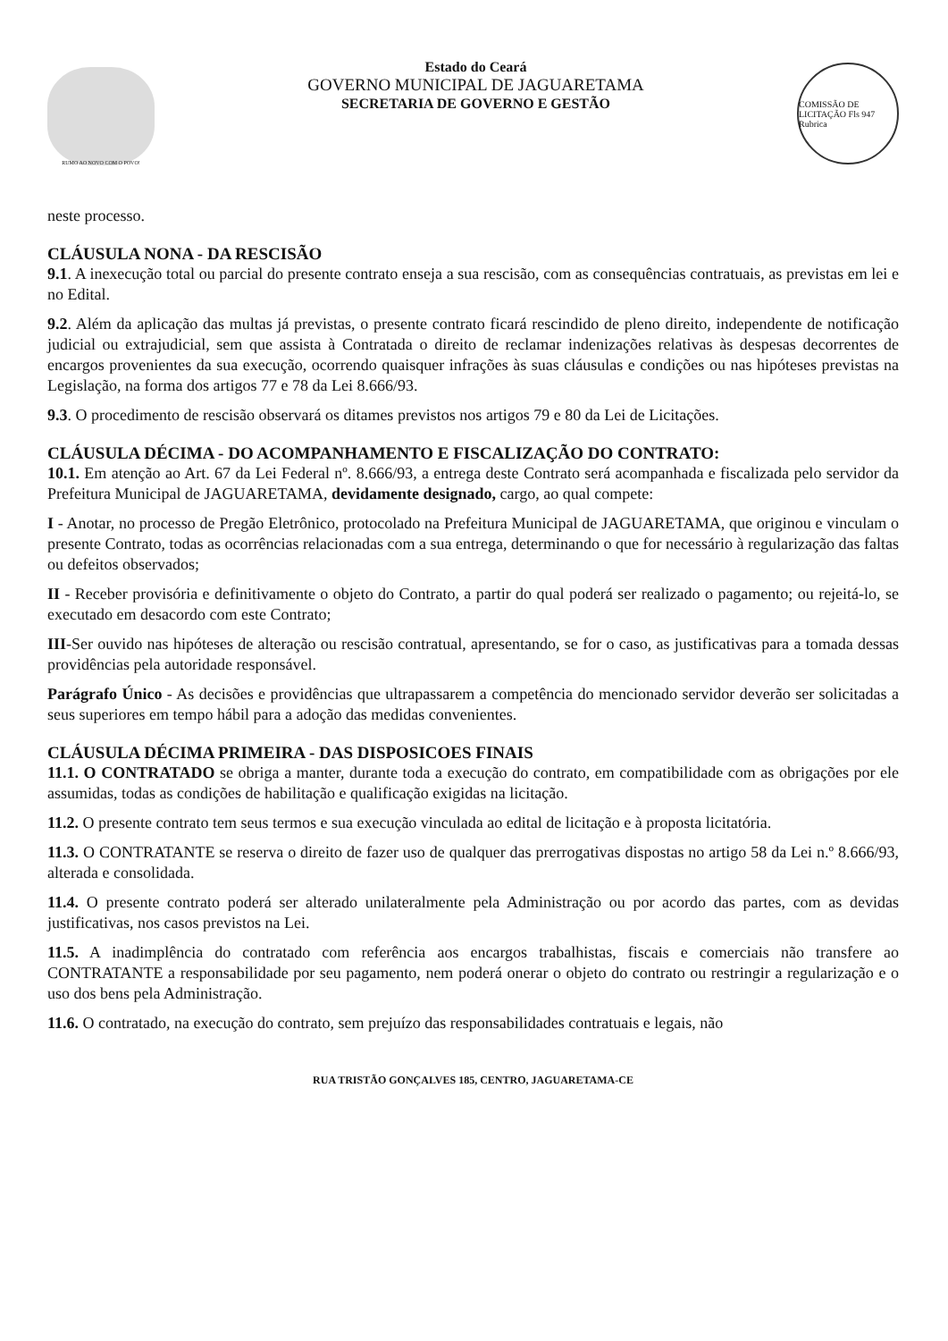RUMO AO NOVO COM O POVO!
Estado do Ceará
GOVERNO MUNICIPAL DE JAGUARETAMA
SECRETARIA DE GOVERNO E GESTÃO
COMISSÃO DE LICITAÇÃO Fls 947 Rubrica
neste processo.
CLÁUSULA NONA - DA RESCISÃO
9.1. A inexecução total ou parcial do presente contrato enseja a sua rescisão, com as consequências contratuais, as previstas em lei e no Edital.
9.2. Além da aplicação das multas já previstas, o presente contrato ficará rescindido de pleno direito, independente de notificação judicial ou extrajudicial, sem que assista à Contratada o direito de reclamar indenizações relativas às despesas decorrentes de encargos provenientes da sua execução, ocorrendo quaisquer infrações às suas cláusulas e condições ou nas hipóteses previstas na Legislação, na forma dos artigos 77 e 78 da Lei 8.666/93.
9.3. O procedimento de rescisão observará os ditames previstos nos artigos 79 e 80 da Lei de Licitações.
CLÁUSULA DÉCIMA - DO ACOMPANHAMENTO E FISCALIZAÇÃO DO CONTRATO:
10.1. Em atenção ao Art. 67 da Lei Federal nº. 8.666/93, a entrega deste Contrato será acompanhada e fiscalizada pelo servidor da Prefeitura Municipal de JAGUARETAMA, devidamente designado, cargo, ao qual compete:
I - Anotar, no processo de Pregão Eletrônico, protocolado na Prefeitura Municipal de JAGUARETAMA, que originou e vinculam o presente Contrato, todas as ocorrências relacionadas com a sua entrega, determinando o que for necessário à regularização das faltas ou defeitos observados;
II - Receber provisória e definitivamente o objeto do Contrato, a partir do qual poderá ser realizado o pagamento; ou rejeitá-lo, se executado em desacordo com este Contrato;
III-Ser ouvido nas hipóteses de alteração ou rescisão contratual, apresentando, se for o caso, as justificativas para a tomada dessas providências pela autoridade responsável.
Parágrafo Único - As decisões e providências que ultrapassarem a competência do mencionado servidor deverão ser solicitadas a seus superiores em tempo hábil para a adoção das medidas convenientes.
CLÁUSULA DÉCIMA PRIMEIRA - DAS DISPOSICOES FINAIS
11.1. O CONTRATADO se obriga a manter, durante toda a execução do contrato, em compatibilidade com as obrigações por ele assumidas, todas as condições de habilitação e qualificação exigidas na licitação.
11.2. O presente contrato tem seus termos e sua execução vinculada ao edital de licitação e à proposta licitatória.
11.3. O CONTRATANTE se reserva o direito de fazer uso de qualquer das prerrogativas dispostas no artigo 58 da Lei n.º 8.666/93, alterada e consolidada.
11.4. O presente contrato poderá ser alterado unilateralmente pela Administração ou por acordo das partes, com as devidas justificativas, nos casos previstos na Lei.
11.5. A inadimplência do contratado com referência aos encargos trabalhistas, fiscais e comerciais não transfere ao CONTRATANTE a responsabilidade por seu pagamento, nem poderá onerar o objeto do contrato ou restringir a regularização e o uso dos bens pela Administração.
11.6. O contratado, na execução do contrato, sem prejuízo das responsabilidades contratuais e legais, não
RUA TRISTÃO GONÇALVES 185, CENTRO, JAGUARETAMA-CE